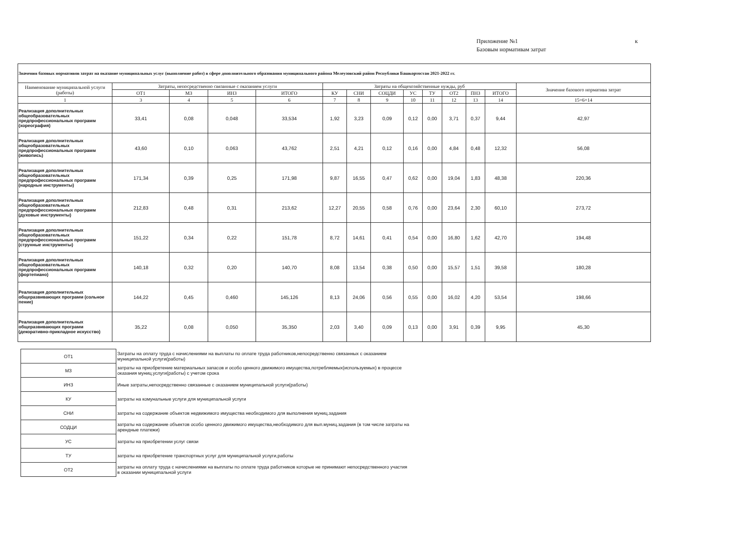Приложение №1 к
Базовым нормативам затрат
| Значения базовых нормативов затрат на оказание муниципальных услуг (выполнение работ) в сфере дополнительного образования муниципального района Мелеузовский район Республики Башкортостан 2021-2022 гг. | | | | | | | | | | | | | |
| --- | --- | --- | --- | --- | --- | --- | --- | --- | --- | --- | --- | --- | --- |
| Наименование муниципальной услуги (работы) | Затраты, непосредственно связанные с оказанием услуги | | | | Затраты на общехозяйственные нужды, руб | | | | | | | | Значение базового норматива затрат |
| | ОТ1 | МЗ | ИНЗ | ИТОГО | КУ | СНИ | СОЦДИ | УС | ТУ | ОТ2 | ПНЗ | ИТОГО | |
| 1 | 3 | 4 | 5 | 6 | 7 | 8 | 9 | 10 | 11 | 12 | 13 | 14 | 15=6+14 |
| Реализация дополнительных общеобразовательных предпрофессиональных программ (хореография) | 33,41 | 0,08 | 0,048 | 33,534 | 1,92 | 3,23 | 0,09 | 0,12 | 0,00 | 3,71 | 0,37 | 9,44 | 42,97 |
| Реализация дополнительных общеобразовательных предпрофессиональных программ (живопись) | 43,60 | 0,10 | 0,063 | 43,762 | 2,51 | 4,21 | 0,12 | 0,16 | 0,00 | 4,84 | 0,48 | 12,32 | 56,08 |
| Реализация дополнительных общеобразовательных предпрофессиональных программ (народные инструменты) | 171,34 | 0,39 | 0,25 | 171,98 | 9,87 | 16,55 | 0,47 | 0,62 | 0,00 | 19,04 | 1,83 | 48,38 | 220,36 |
| Реализация дополнительных общеобразовательных предпрофессиональных программ (духовые инструменты) | 212,83 | 0,48 | 0,31 | 213,62 | 12,27 | 20,55 | 0,58 | 0,76 | 0,00 | 23,64 | 2,30 | 60,10 | 273,72 |
| Реализация дополнительных общеобразовательных предпрофессиональных программ (струнные инструменты) | 151,22 | 0,34 | 0,22 | 151,78 | 8,72 | 14,61 | 0,41 | 0,54 | 0,00 | 16,80 | 1,62 | 42,70 | 194,48 |
| Реализация дополнительных общеобразовательных предпрофессиональных программ (фортепиано) | 140,18 | 0,32 | 0,20 | 140,70 | 8,08 | 13,54 | 0,38 | 0,50 | 0,00 | 15,57 | 1,51 | 39,58 | 180,28 |
| Реализация дополнительных общеразвивающих программ (сольное пение) | 144,22 | 0,45 | 0,460 | 145,126 | 8,13 | 24,06 | 0,56 | 0,55 | 0,00 | 16,02 | 4,20 | 53,54 | 198,66 |
| Реализация дополнительных общеразвивающих программ (декоративно-прикладное искусство) | 35,22 | 0,08 | 0,050 | 35,350 | 2,03 | 3,40 | 0,09 | 0,13 | 0,00 | 3,91 | 0,39 | 9,95 | 45,30 |
| ОТ1 | Затраты на оплату труда с начислениями на выплаты по оплате труда работников,непосредственно связанных с оказанием муниципальной услуги(работы) |
| МЗ | затраты на приобретение материальных запасов и особо ценного движимого имущества,потребляемых(используемых) в процессе оказания муниц.услуги(работы) с учетом срока |
| ИНЗ | Иные затраты,непосредственно связанные с оказанием муниципальной услуги(работы) |
| КУ | затраты на комунальные услуги для муниципальной услуги |
| СНИ | затраты на содержание объектов недвижимого имущества необходимого для выполнения муниц.задания |
| СОДЦИ | затраты на содержание объектов особо ценного движимого имущества,необходимого для вып.муниц.задания (в том числе затраты на арендные платежи) |
| УС | затраты на приобретении услуг связи |
| ТУ | затраты на приобретение транспортных услуг для муниципальной услуги,работы |
| ОТ2 | затраты на оплату труда с начислениями на выплаты по оплате труда работников которые не принимают непосредственного участия в оказании муниципальной услуги |